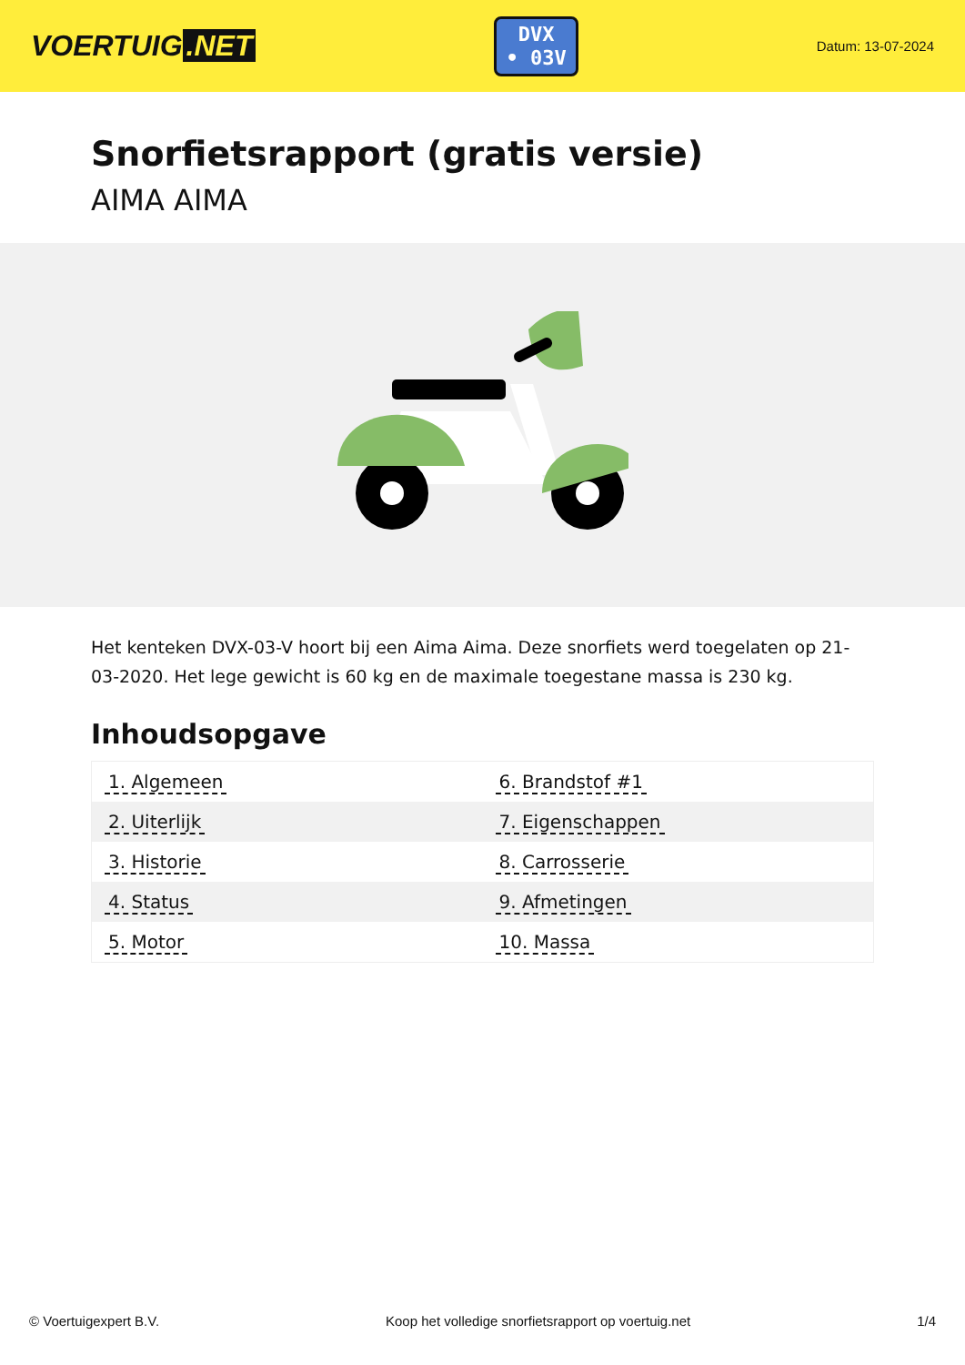VOERTUIG.NET
DVX
• 03V
Datum: 13-07-2024
Snorfietsrapport (gratis versie)
AIMA AIMA
Het kenteken DVX-03-V hoort bij een Aima Aima. Deze snorfiets werd toegelaten op 21-03-2020. Het lege gewicht is 60 kg en de maximale toegestane massa is 230 kg.
Inhoudsopgave
| 1. Algemeen | 6. Brandstof #1 |
| 2. Uiterlijk | 7. Eigenschappen |
| 3. Historie | 8. Carrosserie |
| 4. Status | 9. Afmetingen |
| 5. Motor | 10. Massa |
© Voertuigexpert B.V. Koop het volledige snorfietsrapport op voertuig.net 1/4